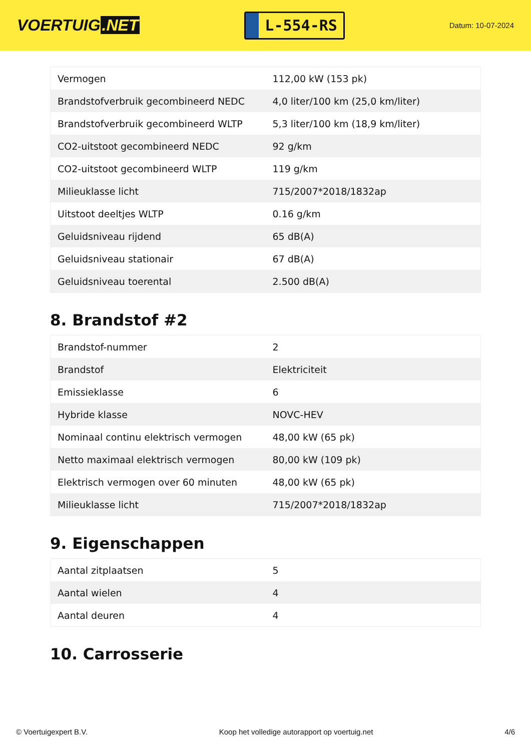VOERTUIG.NET
L-554-RS
Datum: 10-07-2024
| Vermogen | 112,00 kW (153 pk) |
| Brandstofverbruik gecombineerd NEDC | 4,0 liter/100 km (25,0 km/liter) |
| Brandstofverbruik gecombineerd WLTP | 5,3 liter/100 km (18,9 km/liter) |
| CO2-uitstoot gecombineerd NEDC | 92 g/km |
| CO2-uitstoot gecombineerd WLTP | 119 g/km |
| Milieuklasse licht | 715/2007*2018/1832ap |
| Uitstoot deeltjes WLTP | 0.16 g/km |
| Geluidsniveau rijdend | 65 dB(A) |
| Geluidsniveau stationair | 67 dB(A) |
| Geluidsniveau toerental | 2.500 dB(A) |
8. Brandstof #2
| Brandstof-nummer | 2 |
| Brandstof | Elektriciteit |
| Emissieklasse | 6 |
| Hybride klasse | NOVC-HEV |
| Nominaal continu elektrisch vermogen | 48,00 kW (65 pk) |
| Netto maximaal elektrisch vermogen | 80,00 kW (109 pk) |
| Elektrisch vermogen over 60 minuten | 48,00 kW (65 pk) |
| Milieuklasse licht | 715/2007*2018/1832ap |
9. Eigenschappen
| Aantal zitplaatsen | 5 |
| Aantal wielen | 4 |
| Aantal deuren | 4 |
10. Carrosserie
© Voertuigexpert B.V. Koop het volledige autorapport op voertuig.net 4/6